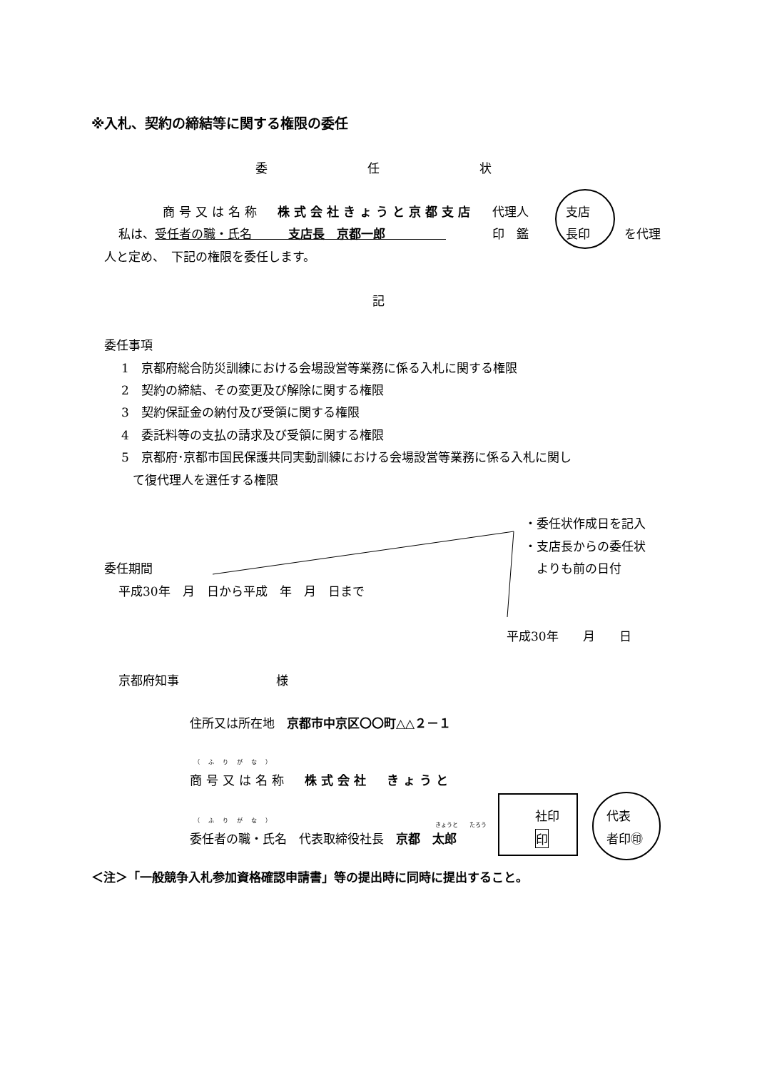※入札、契約の締結等に関する権限の委任
委任状
商号又は名称　株式会社きょうと京都支店
私は、受任者の職・氏名　　　支店長　京都一郎　　　　　
代理人
印　鑑
支店
長印 を代理
人と定め、　下記の権限を委任します。
記
委任事項
1　京都府総合防災訓練における会場設営等業務に係る入札に関する権限
2　契約の締結、その変更及び解除に関する権限
3　契約保証金の納付及び受領に関する権限
4　委託料等の支払の請求及び受領に関する権限
5　京都府･京都市国民保護共同実動訓練における会場設営等業務に係る入札に関し
て復代理人を選任する権限
・委任状作成日を記入
・支店長からの委任状
　よりも前の日付
委任期間
平成30年　月　日から平成　年　月　日まで
平成30年　　月　　日
京都府知事　　　　　　　　様
住所又は所在地　京都市中京区〇〇町△△２－１
（ふりがな）
商号又は名称　株式会社　きょうと
（ふりがな）
きょうと　　たろう
委任者の職・氏名　代表取締役社長　京都　太郎
社印
印
代表
者印㊞
＜注＞「一般競争入札参加資格確認申請書」等の提出時に同時に提出すること。